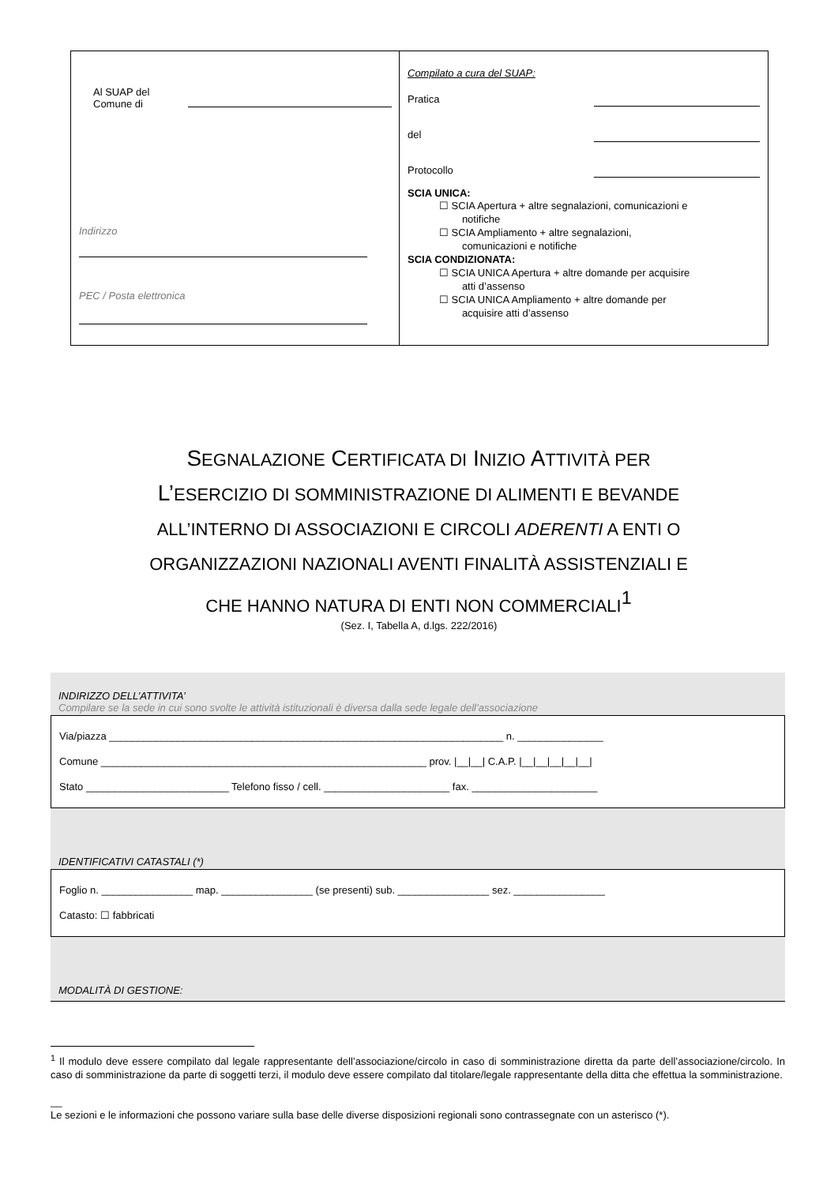Al SUAP del
Comune di
Indirizzo
PEC / Posta elettronica
Compilato a cura del SUAP:
Pratica
del
Protocollo
SCIA UNICA:
☐ SCIA Apertura + altre segnalazioni, comunicazioni e
notifiche
☐ SCIA Ampliamento + altre segnalazioni,
comunicazioni e notifiche
SCIA CONDIZIONATA:
☐ SCIA UNICA Apertura + altre domande per acquisire
atti d’assenso
☐ SCIA UNICA Ampliamento + altre domande per
acquisire atti d’assenso
SEGNALAZIONE CERTIFICATA DI INIZIO ATTIVITÀ PER
L’ESERCIZIO DI SOMMINISTRAZIONE DI ALIMENTI E BEVANDE
ALL’INTERNO DI ASSOCIAZIONI E CIRCOLI ADERENTI A ENTI O
ORGANIZZAZIONI NAZIONALI AVENTI FINALITÀ ASSISTENZIALI E
CHE HANNO NATURA DI ENTI NON COMMERCIALI<sup>1</sup>
(Sez. I, Tabella A, d.lgs. 222/2016)
INDIRIZZO DELL’ATTIVITA’
Compilare se la sede in cui sono svolte le attività istituzionali è diversa dalla sede legale dell’associazione
Via/piazza _____________________________________________________________________ n. _______________
Comune _________________________________________________________ prov. |__|__| C.A.P. |__|__|__|__|__|
Stato _________________________ Telefono fisso / cell. ______________________ fax. ______________________
IDENTIFICATIVI CATASTALI (*)
Foglio n. ________________ map. ________________ (se presenti) sub. ________________ sez. ________________
Catasto: ☐ fabbricati
MODALITÀ DI GESTIONE:
<sup>1</sup> Il modulo deve essere compilato dal legale rappresentante dell’associazione/circolo in caso di somministrazione diretta da parte dell’associazione/circolo. In caso di somministrazione da parte di soggetti terzi, il modulo deve essere compilato dal titolare/legale rappresentante della ditta che effettua la somministrazione.
__
Le sezioni e le informazioni che possono variare sulla base delle diverse disposizioni regionali sono contrassegnate con un asterisco (*).